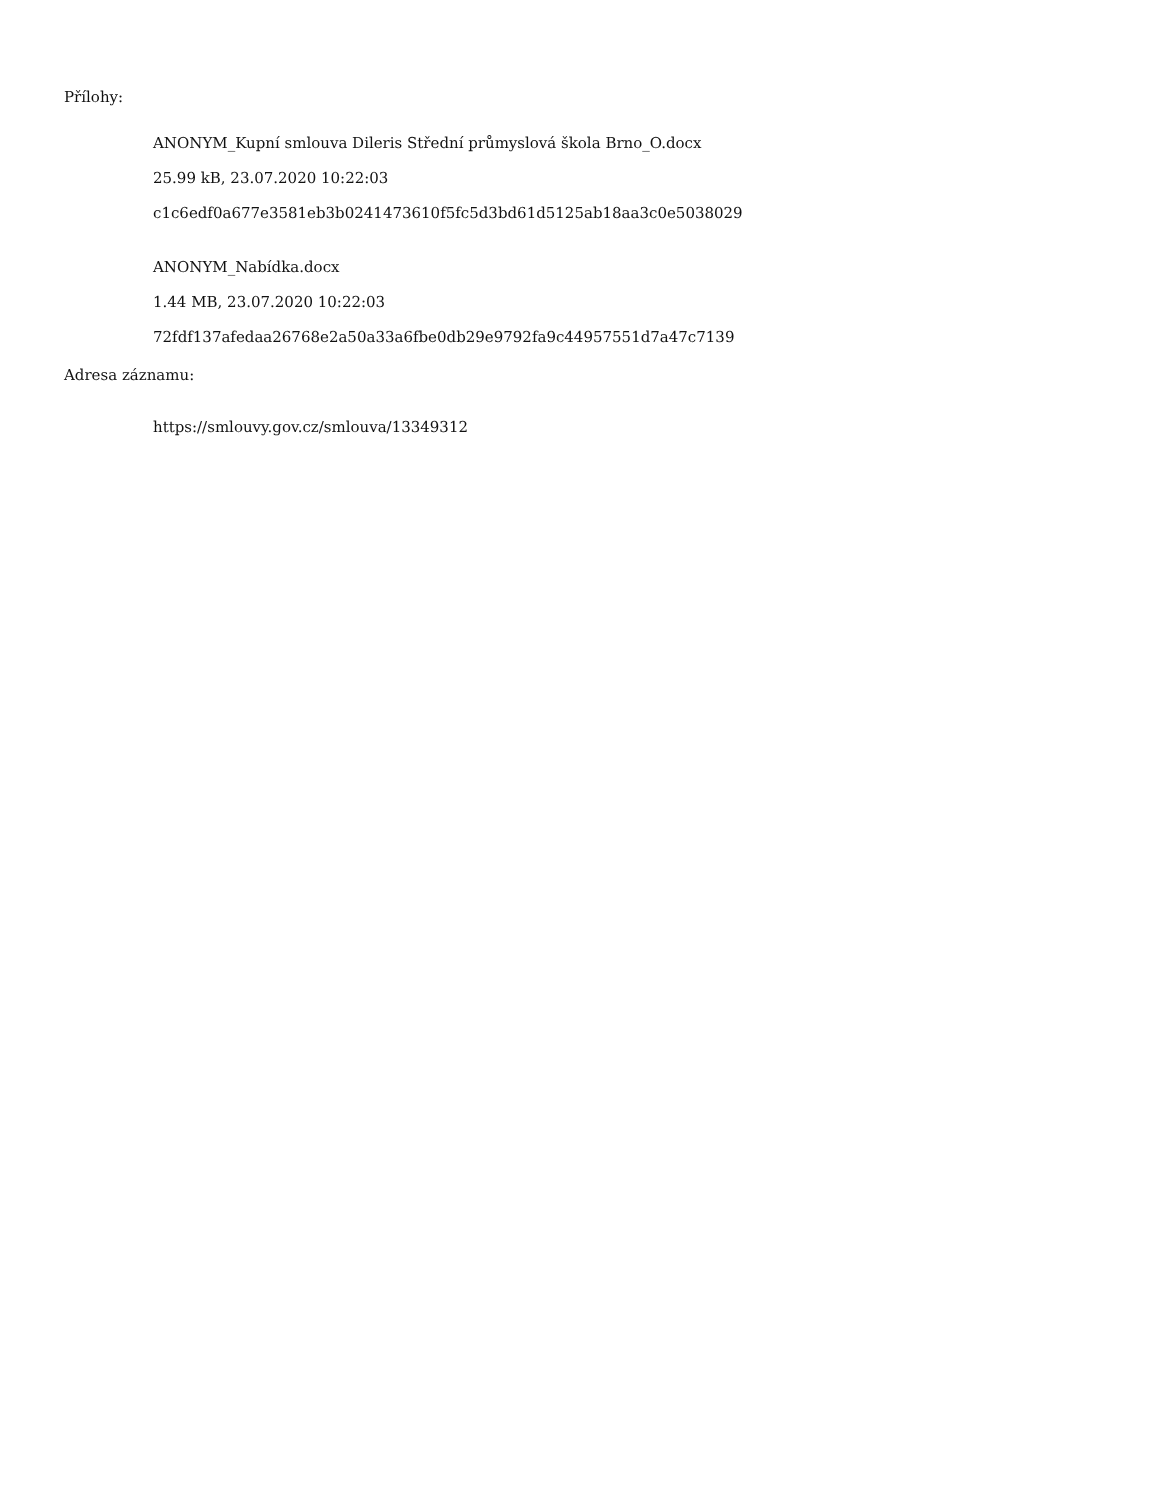Přílohy:
ANONYM_Kupní smlouva Dileris Střední průmyslová škola Brno_O.docx
25.99 kB, 23.07.2020 10:22:03
c1c6edf0a677e3581eb3b0241473610f5fc5d3bd61d5125ab18aa3c0e5038029
ANONYM_Nabídka.docx
1.44 MB, 23.07.2020 10:22:03
72fdf137afedaa26768e2a50a33a6fbe0db29e9792fa9c44957551d7a47c7139
Adresa záznamu:
https://smlouvy.gov.cz/smlouva/13349312